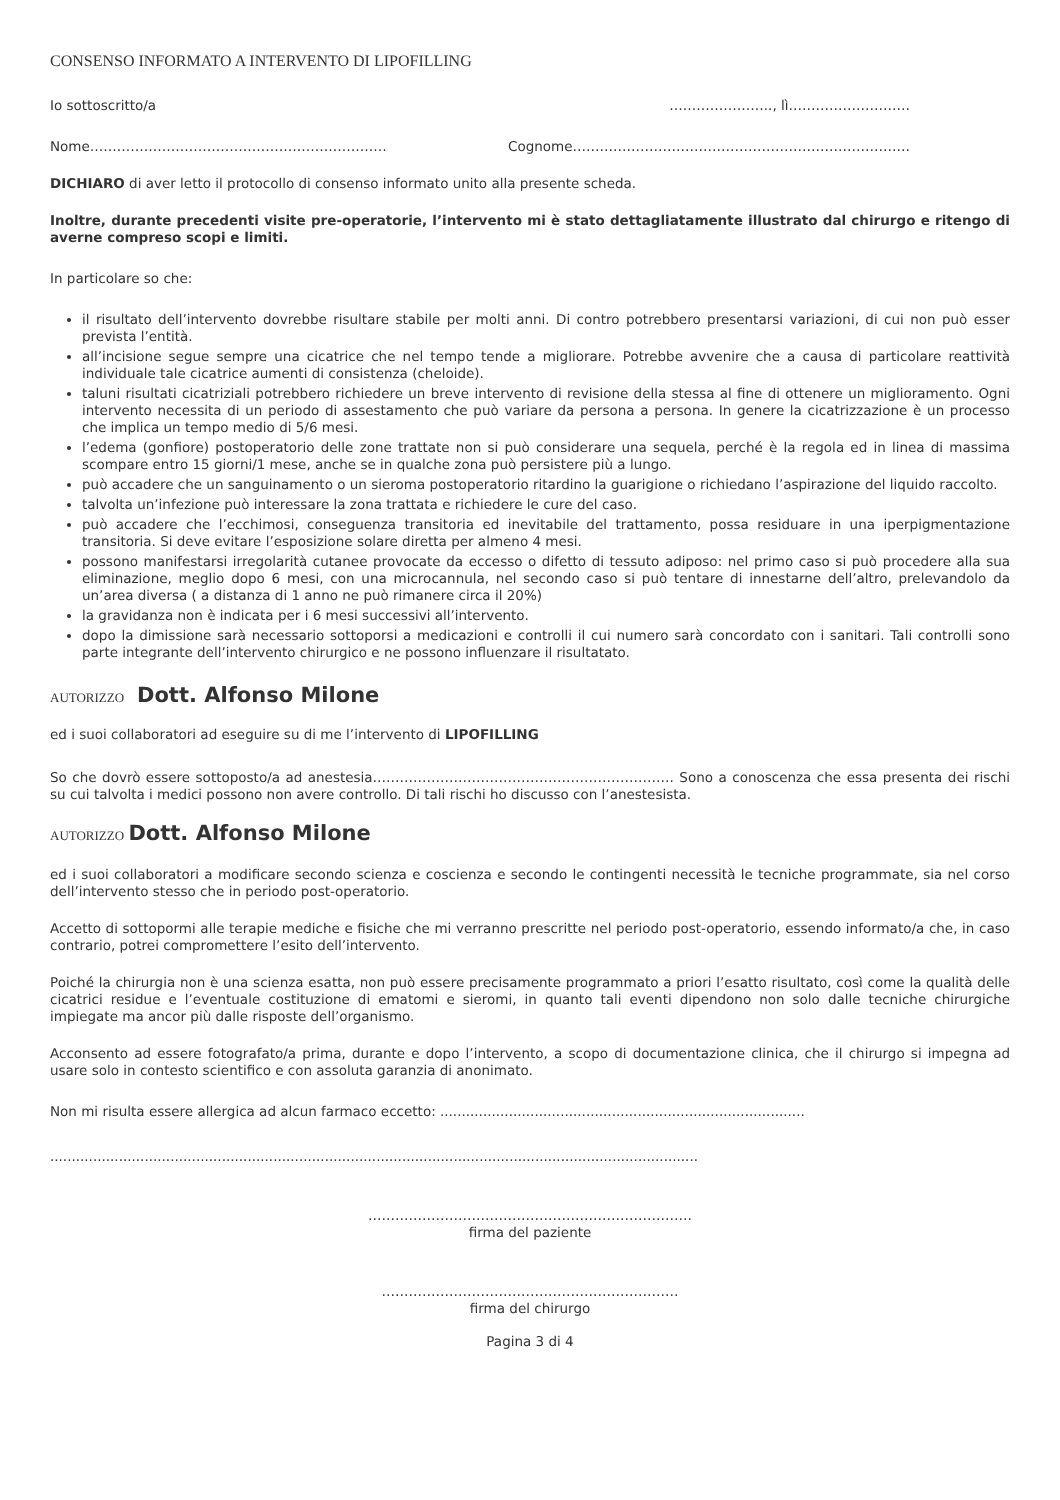CONSENSO INFORMATO A INTERVENTO DI LIPOFILLING
Io sottoscritto/a ………………….., lì………………………
Nome………………………………………………………… Cognome…………………………………………………………………
DICHIARO di aver letto il protocollo di consenso informato unito alla presente scheda.
Inoltre, durante precedenti visite pre-operatorie, l’intervento mi è stato dettagliatamente illustrato dal chirurgo e ritengo di averne compreso scopi e limiti.
In particolare so che:
il risultato dell’intervento dovrebbe risultare stabile per molti anni. Di contro potrebbero presentarsi variazioni, di cui non può esser prevista l’entità.
all’incisione segue sempre una cicatrice che nel tempo tende a migliorare. Potrebbe avvenire che a causa di particolare reattività individuale tale cicatrice aumenti di consistenza (cheloide).
taluni risultati cicatriziali potrebbero richiedere un breve intervento di revisione della stessa al fine di ottenere un miglioramento. Ogni intervento necessita di un periodo di assestamento che può variare da persona a persona. In genere la cicatrizzazione è un processo che implica un tempo medio di 5/6 mesi.
l’edema (gonfiore) postoperatorio delle zone trattate non si può considerare una sequela, perché è la regola ed in linea di massima scompare entro 15 giorni/1 mese, anche se in qualche zona può persistere più a lungo.
può accadere che un sanguinamento o un sieroma postoperatorio ritardino la guarigione o richiedano l’aspirazione del liquido raccolto.
talvolta un’infezione può interessare la zona trattata e richiedere le cure del caso.
può accadere che l’ecchimosi, conseguenza transitoria ed inevitabile del trattamento, possa residuare in una iperpigmentazione transitoria. Si deve evitare l’esposizione solare diretta per almeno 4 mesi.
possono manifestarsi irregolarità cutanee provocate da eccesso o difetto di tessuto adiposo: nel primo caso si può procedere alla sua eliminazione, meglio dopo 6 mesi, con una microcannula, nel secondo caso si può tentare di innestarne dell’altro, prelevandolo da un’area diversa ( a distanza di 1 anno ne può rimanere circa il 20%)
la gravidanza non è indicata per i 6 mesi successivi all’intervento.
dopo la dimissione sarà necessario sottoporsi a medicazioni e controlli il cui numero sarà concordato con i sanitari. Tali controlli sono parte integrante dell’intervento chirurgico e ne possono influenzare il risultatato.
AUTORIZZO Dott. Alfonso Milone
ed i suoi collaboratori ad eseguire su di me l’intervento di LIPOFILLING
So che dovrò essere sottoposto/a ad anestesia…………………………………………………………. Sono a conoscenza che essa presenta dei rischi su cui talvolta i medici possono non avere controllo. Di tali rischi ho discusso con l’anestesista.
AUTORIZZO Dott. Alfonso Milone
ed i suoi collaboratori a modificare secondo scienza e coscienza e secondo le contingenti necessità le tecniche programmate, sia nel corso dell’intervento stesso che in periodo post-operatorio.
Accetto di sottopormi alle terapie mediche e fisiche che mi verranno prescritte nel periodo post-operatorio, essendo informato/a che, in caso contrario, potrei compromettere l’esito dell’intervento.
Poiché la chirurgia non è una scienza esatta, non può essere precisamente programmato a priori l’esatto risultato, così come la qualità delle cicatrici residue e l’eventuale costituzione di ematomi e sieromi, in quanto tali eventi dipendono non solo dalle tecniche chirurgiche impiegate ma ancor più dalle risposte dell’organismo.
Acconsento ad essere fotografato/a prima, durante e dopo l’intervento, a scopo di documentazione clinica, che il chirurgo si impegna ad usare solo in contesto scientifico e con assoluta garanzia di anonimato.
Non mi risulta essere allergica ad alcun farmaco eccetto: .....................................................................................
.......................................................................................................................................................
………………………………………………………………
firma del paziente
…………………………………………………………
firma del chirurgo
Pagina 3 di 4